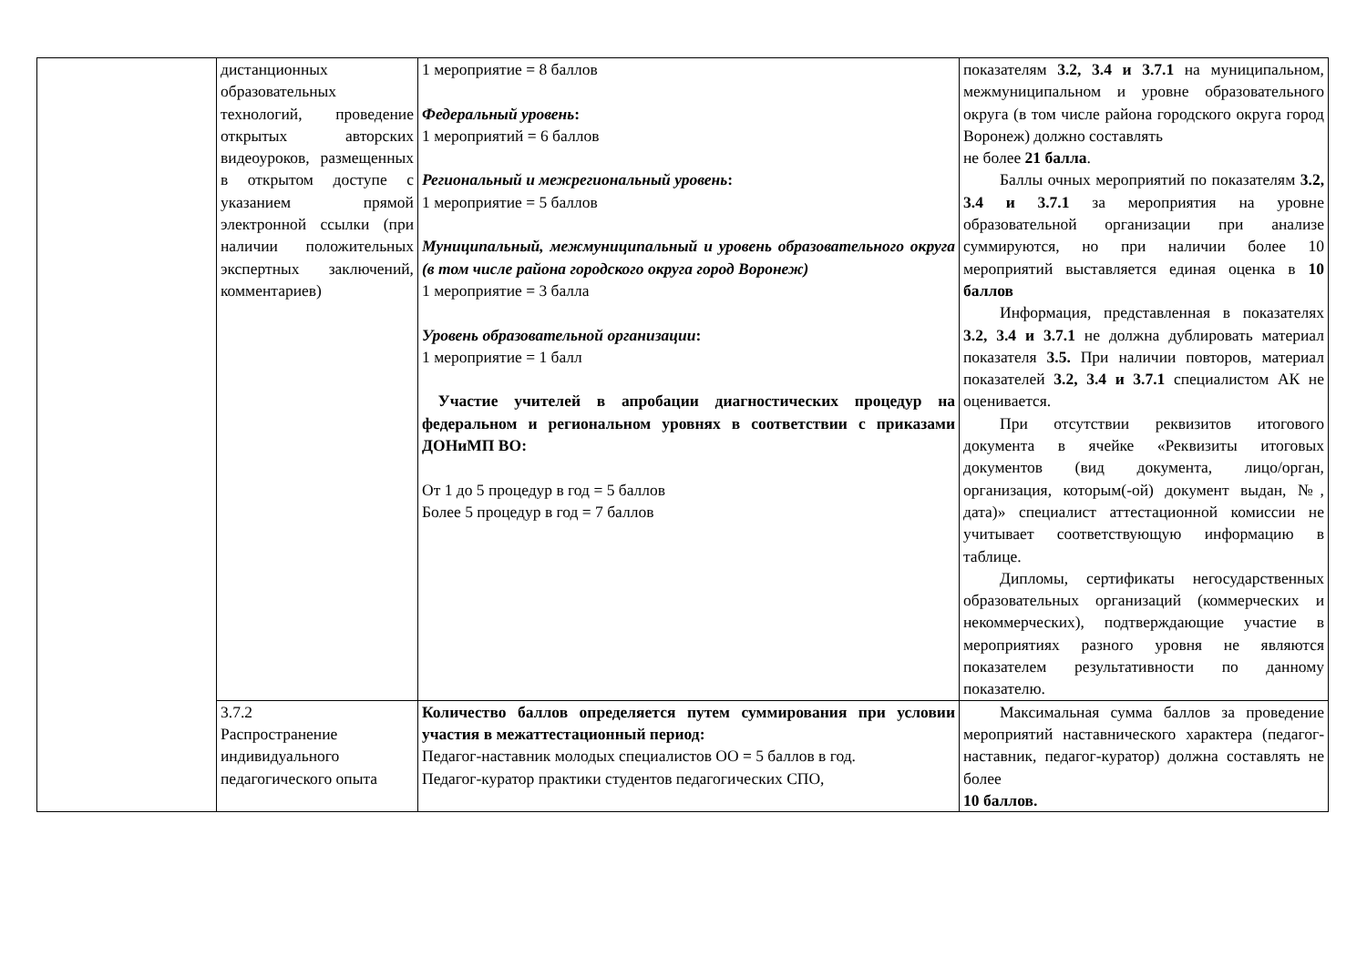| | дистанционных образовательных технологий, проведение открытых авторских видеоуроков, размещенных в открытом доступе с указанием прямой электронной ссылки (при наличии положительных экспертных заключений, комментариев) | 1 мероприятие = 8 баллов Федеральный уровень : 1 мероприятий = 6 баллов Региональный и межрегиональный уровень : 1 мероприятие = 5 баллов Муниципальный, межмуниципальный и уровень образовательного округа (в том числе района городского округа город Воронеж) 1 мероприятие = 3 балла Уровень образовательной организации : 1 мероприятие = 1 балл Участие учителей в апробации диагностических процедур на федеральном и региональном уровнях в соответствии с приказами ДОНиМП ВО: От 1 до 5 процедур в год = 5 баллов Более 5 процедур в год = 7 баллов | показателям 3.2, 3.4 и 3.7.1 на муниципальном, межмуниципальном и уровне образовательного округа (в том числе района городского округа город Воронеж) должно составлять не более 21 балла . Баллы очных мероприятий по показателям 3.2, 3.4 и 3.7.1 за мероприятия на уровне образовательной организации при анализе суммируются, но при наличии более 10 мероприятий выставляется единая оценка в 10 баллов Информация, представленная в показателях 3.2, 3.4 и 3.7.1 не должна дублировать материал показателя 3.5. При наличии повторов, материал показателей 3.2, 3.4 и 3.7.1 специалистом АК не оценивается. При отсутствии реквизитов итогового документа в ячейке «Реквизиты итоговых документов (вид документа, лицо/орган, организация, которым(-ой) документ выдан, №, дата)» специалист аттестационной комиссии не учитывает соответствующую информацию в таблице. Дипломы, сертификаты негосударственных образовательных организаций (коммерческих и некоммерческих), подтверждающие участие в мероприятиях разного уровня не являются показателем результативности по данному показателю. |
| | 3.7.2 Распространение индивидуального педагогического опыта | Количество баллов определяется путем суммирования при условии участия в межаттестационный период: Педагог-наставник молодых специалистов ОО = 5 баллов в год. Педагог-куратор практики студентов педагогических СПО, | Максимальная сумма баллов за проведение мероприятий наставнического характера (педагог-наставник, педагог-куратор) должна составлять не более 10 баллов. |